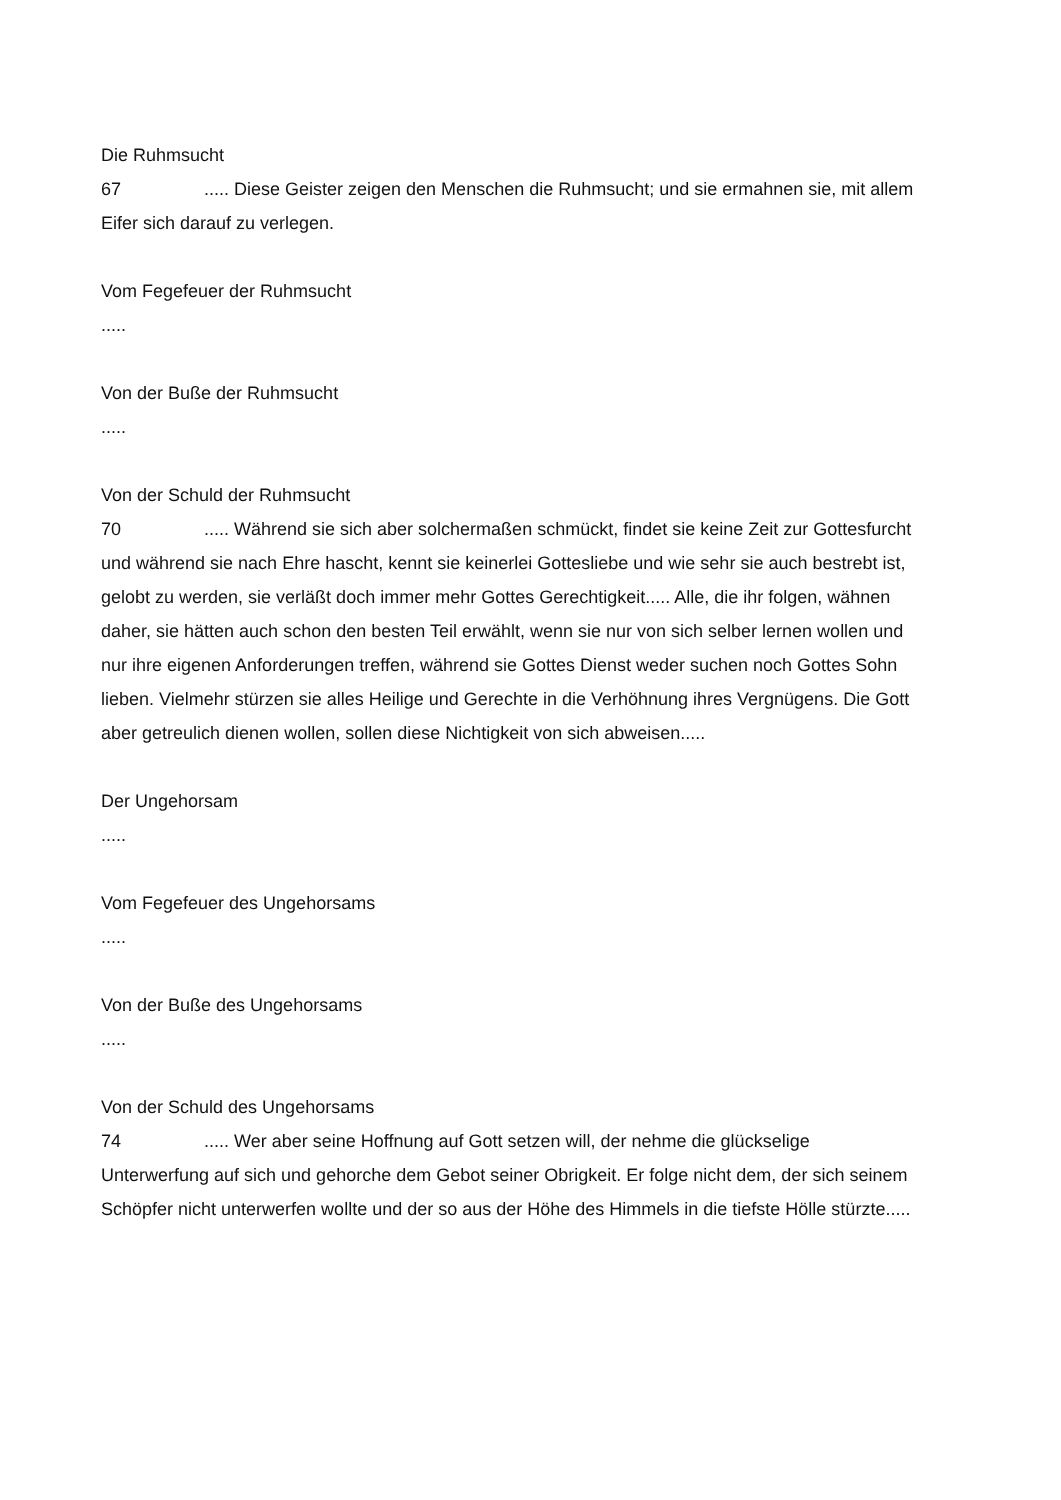Die Ruhmsucht
67..... Diese Geister zeigen den Menschen die Ruhmsucht; und sie ermahnen sie, mit allem Eifer sich darauf zu verlegen.
Vom Fegefeuer der Ruhmsucht
.....
Von der Buße der Ruhmsucht
.....
Von der Schuld der Ruhmsucht
70..... Während sie sich aber solchermaßen schmückt, findet sie keine Zeit zur Gottesfurcht und während sie nach Ehre hascht, kennt sie keinerlei Gottesliebe und wie sehr sie auch bestrebt ist, gelobt zu werden, sie verläßt doch immer mehr Gottes Gerechtigkeit..... Alle, die ihr folgen, wähnen daher, sie hätten auch schon den besten Teil erwählt, wenn sie nur von sich selber lernen wollen und nur ihre eigenen Anforderungen treffen, während sie Gottes Dienst weder suchen noch Gottes Sohn lieben. Vielmehr stürzen sie alles Heilige und Gerechte in die Verhöhnung ihres Vergnügens. Die Gott aber getreulich dienen wollen, sollen diese Nichtigkeit von sich abweisen.....
Der Ungehorsam
.....
Vom Fegefeuer des Ungehorsams
.....
Von der Buße des Ungehorsams
.....
Von der Schuld des Ungehorsams
74..... Wer aber seine Hoffnung auf Gott setzen will, der nehme die glückselige Unterwerfung auf sich und gehorche dem Gebot seiner Obrigkeit. Er folge nicht dem, der sich seinem Schöpfer nicht unterwerfen wollte und der so aus der Höhe des Himmels in die tiefste Hölle stürzte.....